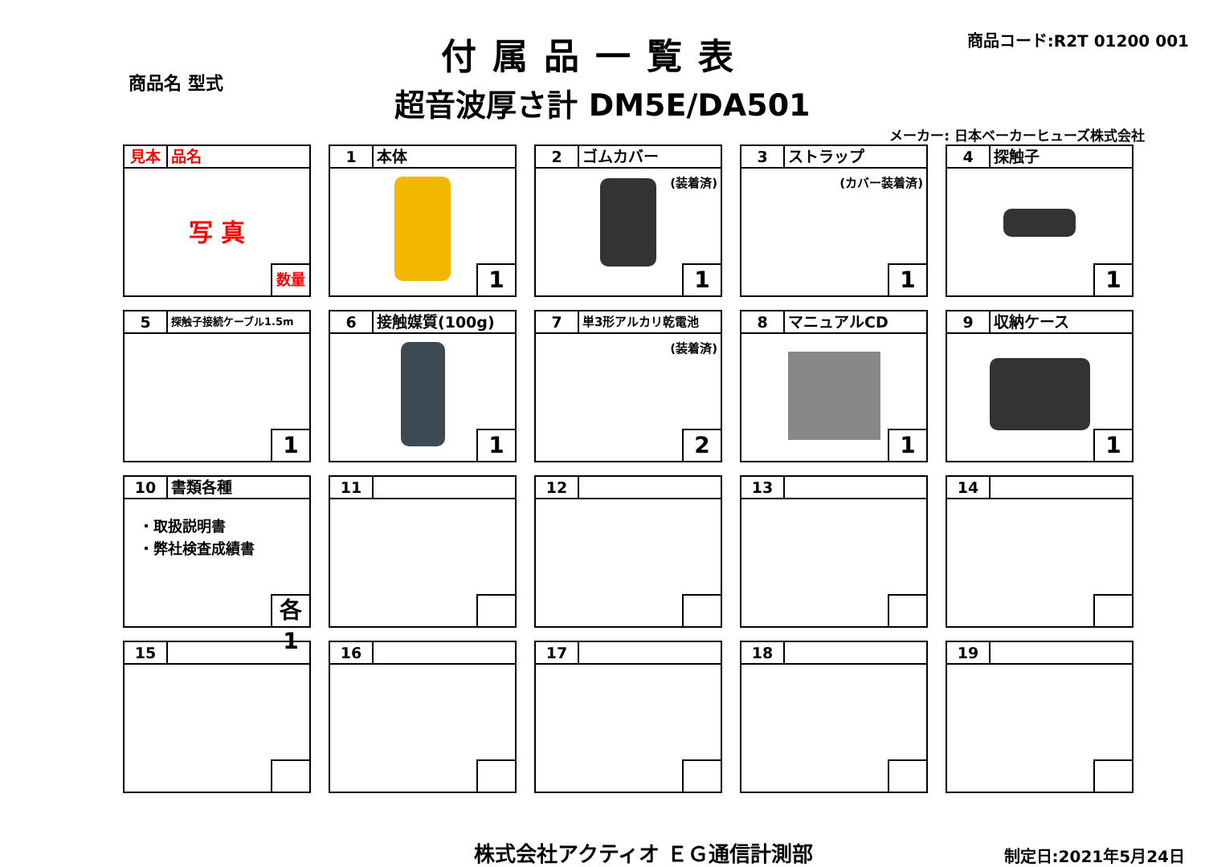商品名 型式
付属品一覧表
商品コード:R2T 01200 001
超音波厚さ計 DM5E/DA501
メーカー: 日本ベーカーヒューズ株式会社
見本 品名
写 真
数量
1 本体
1
2 ゴムカバー
(装着済)
1
3 ストラップ
(カバー装着済)
1
4 探触子
1
5
探触子接続ケーブル1.5m
1
6 接触媒質(100g)
1
7
単3形アルカリ乾電池
(装着済)
2
8 マニュアルCD
1
9 収納ケース
1
10 書類各種
・取扱説明書
・弊社検査成績書
各1
11
12
13
14
15
16
17
18
19
株式会社アクティオ ＥＧ通信計測部 制定日:2021年5月24日